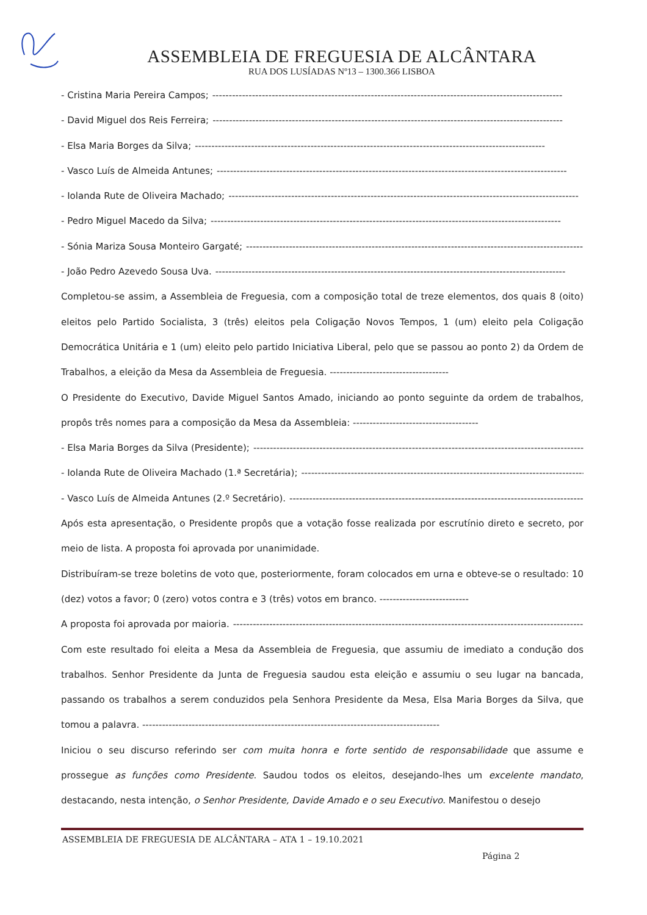ASSEMBLEIA DE FREGUESIA DE ALCÂNTARA
RUA DOS LUSÍADAS Nº13 – 1300.366 LISBOA
- Cristina Maria Pereira Campos; ----------------------------------------------------------------------------------------------------------
- David Miguel dos Reis Ferreira; ----------------------------------------------------------------------------------------------------------
- Elsa Maria Borges da Silva; ----------------------------------------------------------------------------------------------------------
- Vasco Luís de Almeida Antunes; ----------------------------------------------------------------------------------------------------------
- Iolanda Rute de Oliveira Machado; ----------------------------------------------------------------------------------------------------------
- Pedro Miguel Macedo da Silva; ----------------------------------------------------------------------------------------------------------
- Sónia Mariza Sousa Monteiro Gargaté; ----------------------------------------------------------------------------------------------------------
- João Pedro Azevedo Sousa Uva. ----------------------------------------------------------------------------------------------------------
Completou-se assim, a Assembleia de Freguesia, com a composição total de treze elementos, dos quais 8 (oito) eleitos pelo Partido Socialista, 3 (três) eleitos pela Coligação Novos Tempos, 1 (um) eleito pela Coligação Democrática Unitária e 1 (um) eleito pelo partido Iniciativa Liberal, pelo que se passou ao ponto 2) da Ordem de Trabalhos, a eleição da Mesa da Assembleia de Freguesia. ------------------------------------
O Presidente do Executivo, Davide Miguel Santos Amado, iniciando ao ponto seguinte da ordem de trabalhos, propôs três nomes para a composição da Mesa da Assembleia: --------------------------------------
- Elsa Maria Borges da Silva (Presidente); ----------------------------------------------------------------------------------------------------------
- Iolanda Rute de Oliveira Machado (1.ª Secretária); ----------------------------------------------------------------------------------------------------------
- Vasco Luís de Almeida Antunes (2.º Secretário). ----------------------------------------------------------------------------------------------------------
Após esta apresentação, o Presidente propôs que a votação fosse realizada por escrutínio direto e secreto, por meio de lista. A proposta foi aprovada por unanimidade.
Distribuíram-se treze boletins de voto que, posteriormente, foram colocados em urna e obteve-se o resultado: 10 (dez) votos a favor; 0 (zero) votos contra e 3 (três) votos em branco. ---------------------------
A proposta foi aprovada por maioria. ----------------------------------------------------------------------------------------------------------
Com este resultado foi eleita a Mesa da Assembleia de Freguesia, que assumiu de imediato a condução dos trabalhos. Senhor Presidente da Junta de Freguesia saudou esta eleição e assumiu o seu lugar na bancada, passando os trabalhos a serem conduzidos pela Senhora Presidente da Mesa, Elsa Maria Borges da Silva, que tomou a palavra. ------------------------------------------------------------------------------------------
Iniciou o seu discurso referindo ser com muita honra e forte sentido de responsabilidade que assume e prossegue as funções como Presidente. Saudou todos os eleitos, desejando-lhes um excelente mandato, destacando, nesta intenção, o Senhor Presidente, Davide Amado e o seu Executivo. Manifestou o desejo
ASSEMBLEIA DE FREGUESIA DE ALCÂNTARA – ATA 1 – 19.10.2021
Página 2